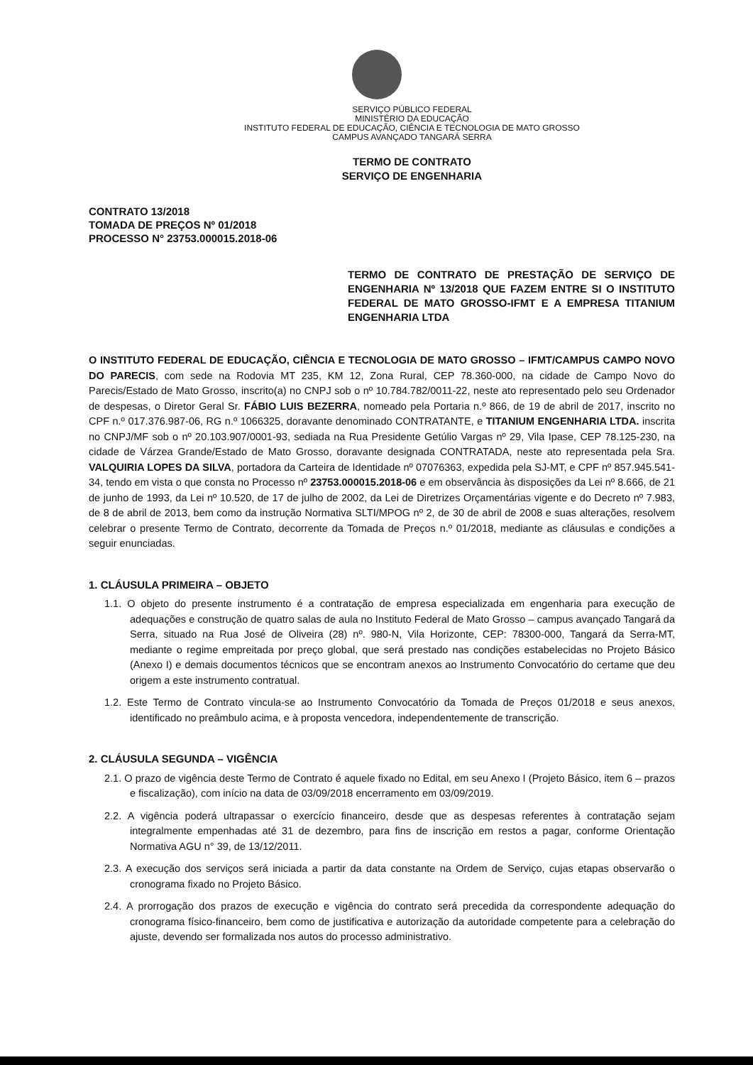SERVIÇO PÚBLICO FEDERAL
MINISTÉRIO DA EDUCAÇÃO
INSTITUTO FEDERAL DE EDUCAÇÃO, CIÊNCIA E TECNOLOGIA DE MATO GROSSO
CAMPUS AVANÇADO TANGARÁ SERRA
TERMO DE CONTRATO
SERVIÇO DE ENGENHARIA
CONTRATO 13/2018
TOMADA DE PREÇOS Nº 01/2018
PROCESSO N° 23753.000015.2018-06
TERMO DE CONTRATO DE PRESTAÇÃO DE SERVIÇO DE ENGENHARIA Nº 13/2018 QUE FAZEM ENTRE SI O INSTITUTO FEDERAL DE MATO GROSSO-IFMT E A EMPRESA TITANIUM ENGENHARIA LTDA
O INSTITUTO FEDERAL DE EDUCAÇÃO, CIÊNCIA E TECNOLOGIA DE MATO GROSSO – IFMT/CAMPUS CAMPO NOVO DO PARECIS, com sede na Rodovia MT 235, KM 12, Zona Rural, CEP 78.360-000, na cidade de Campo Novo do Parecis/Estado de Mato Grosso, inscrito(a) no CNPJ sob o nº 10.784.782/0011-22, neste ato representado pelo seu Ordenador de despesas, o Diretor Geral Sr. FÁBIO LUIS BEZERRA, nomeado pela Portaria n.º 866, de 19 de abril de 2017, inscrito no CPF n.º 017.376.987-06, RG n.º 1066325, doravante denominado CONTRATANTE, e TITANIUM ENGENHARIA LTDA. inscrita no CNPJ/MF sob o nº 20.103.907/0001-93, sediada na Rua Presidente Getúlio Vargas nº 29, Vila Ipase, CEP 78.125-230, na cidade de Várzea Grande/Estado de Mato Grosso, doravante designada CONTRATADA, neste ato representada pela Sra. VALQUIRIA LOPES DA SILVA, portadora da Carteira de Identidade nº 07076363, expedida pela SJ-MT, e CPF nº 857.945.541-34, tendo em vista o que consta no Processo nº 23753.000015.2018-06 e em observância às disposições da Lei nº 8.666, de 21 de junho de 1993, da Lei nº 10.520, de 17 de julho de 2002, da Lei de Diretrizes Orçamentárias vigente e do Decreto nº 7.983, de 8 de abril de 2013, bem como da instrução Normativa SLTI/MPOG nº 2, de 30 de abril de 2008 e suas alterações, resolvem celebrar o presente Termo de Contrato, decorrente da Tomada de Preços n.º 01/2018, mediante as cláusulas e condições a seguir enunciadas.
1. CLÁUSULA PRIMEIRA – OBJETO
1.1. O objeto do presente instrumento é a contratação de empresa especializada em engenharia para execução de adequações e construção de quatro salas de aula no Instituto Federal de Mato Grosso – campus avançado Tangará da Serra, situado na Rua José de Oliveira (28) nº. 980-N, Vila Horizonte, CEP: 78300-000, Tangará da Serra-MT, mediante o regime empreitada por preço global, que será prestado nas condições estabelecidas no Projeto Básico (Anexo I) e demais documentos técnicos que se encontram anexos ao Instrumento Convocatório do certame que deu origem a este instrumento contratual.
1.2. Este Termo de Contrato vincula-se ao Instrumento Convocatório da Tomada de Preços 01/2018 e seus anexos, identificado no preâmbulo acima, e à proposta vencedora, independentemente de transcrição.
2. CLÁUSULA SEGUNDA – VIGÊNCIA
2.1. O prazo de vigência deste Termo de Contrato é aquele fixado no Edital, em seu Anexo I (Projeto Básico, item 6 – prazos e fiscalização), com início na data de 03/09/2018 encerramento em 03/09/2019.
2.2. A vigência poderá ultrapassar o exercício financeiro, desde que as despesas referentes à contratação sejam integralmente empenhadas até 31 de dezembro, para fins de inscrição em restos a pagar, conforme Orientação Normativa AGU n° 39, de 13/12/2011.
2.3. A execução dos serviços será iniciada a partir da data constante na Ordem de Serviço, cujas etapas observarão o cronograma fixado no Projeto Básico.
2.4. A prorrogação dos prazos de execução e vigência do contrato será precedida da correspondente adequação do cronograma físico-financeiro, bem como de justificativa e autorização da autoridade competente para a celebração do ajuste, devendo ser formalizada nos autos do processo administrativo.